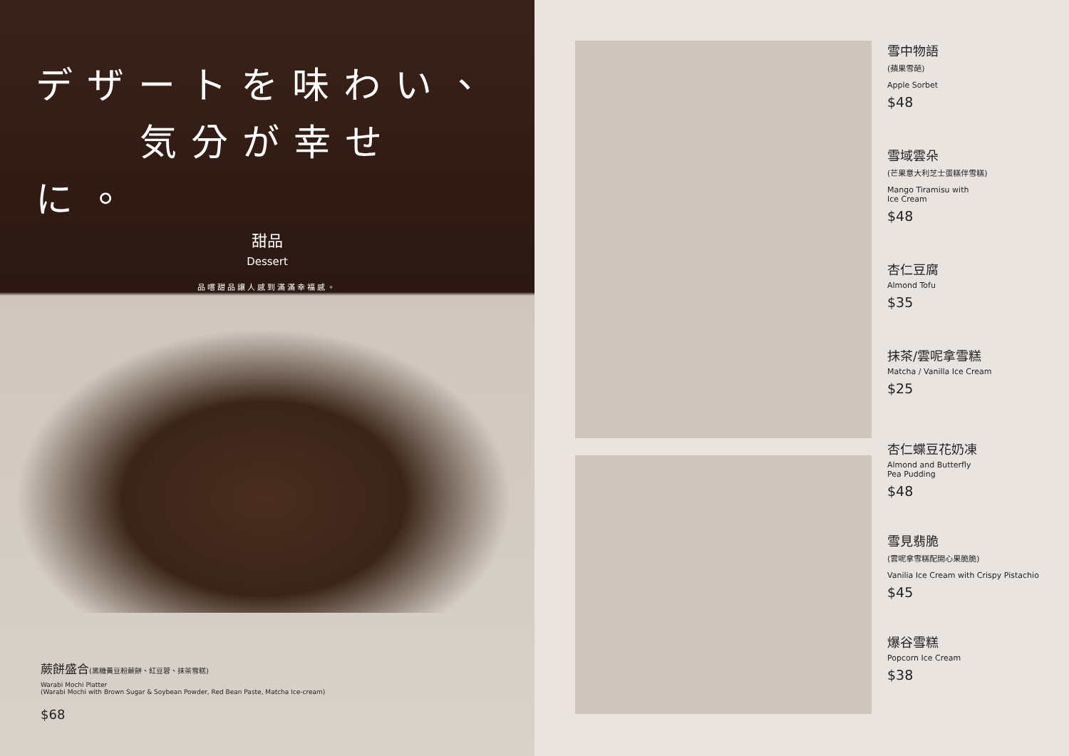デザートを味わい、
気分が幸せに。
甜品
Dessert
品嚐甜品讓人感到滿滿幸福感。
蕨餅盛合(黑糖黃豆粉蕨餅、紅豆蓉、抹茶雪糕)
Warabi Mochi Platter
(Warabi Mochi with Brown Sugar & Soybean Powder, Red Bean Paste, Matcha Ice-cream)
$68
雪中物語
(蘋果雪葩)
Apple Sorbet
$48
雪域雲朵
(芒果意大利芝士蛋糕伴雪糕)
Mango Tiramisu with
Ice Cream
$48
杏仁豆腐
Almond Tofu
$35
抹茶/雲呢拿雪糕
Matcha / Vanilla Ice Cream
$25
杏仁蝶豆花奶凍
Almond and Butterfly
Pea Pudding
$48
雪見翡脆
(雲呢拿雪糕配開心果脆脆)
Vanilia Ice Cream with Crispy Pistachio
$45
爆谷雪糕
Popcorn Ice Cream
$38